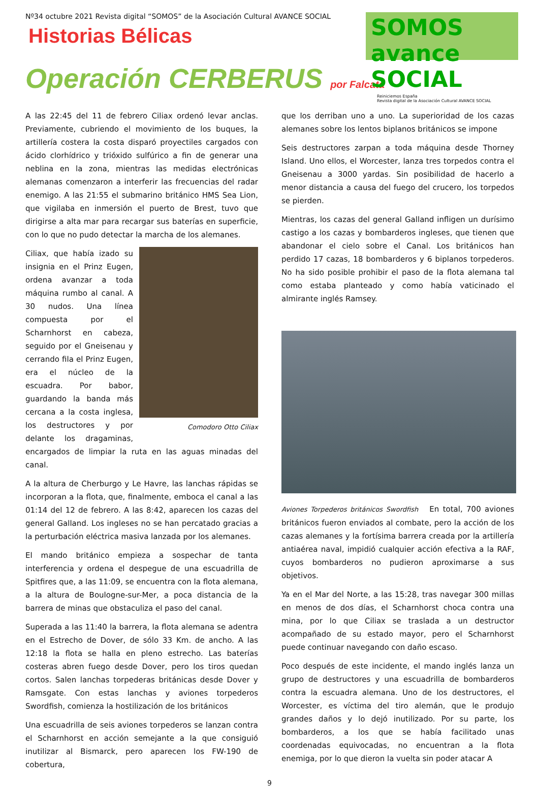Nº34 octubre 2021 Revista digital “SOMOS” de la Asociación Cultural AVANCE SOCIAL
Historias Bélicas
SOMOS avance SOCIAL
Reiniciemos España
Revista digital de la Asociación Cultural AVANCE SOCIAL
Operación CERBERUS por Falcata
A las 22:45 del 11 de febrero Ciliax ordenó levar anclas. Previamente, cubriendo el movimiento de los buques, la artillería costera la costa disparó proyectiles cargados con ácido clorhídrico y trióxido sulfúrico a fin de generar una neblina en la zona, mientras las medidas electrónicas alemanas comenzaron a interferir las frecuencias del radar enemigo. A las 21:55 el submarino británico HMS Sea Lion, que vigilaba en inmersión el puerto de Brest, tuvo que dirigirse a alta mar para recargar sus baterías en superficie, con lo que no pudo detectar la marcha de los alemanes.
Comodoro Otto Ciliax
Ciliax, que había izado su insignia en el Prinz Eugen, ordena avanzar a toda máquina rumbo al canal. A 30 nudos. Una línea compuesta por el Scharnhorst en cabeza, seguido por el Gneisenau y cerrando fila el Prinz Eugen, era el núcleo de la escuadra. Por babor, guardando la banda más cercana a la costa inglesa, los destructores y por delante los dragaminas, encargados de limpiar la ruta en las aguas minadas del canal.
A la altura de Cherburgo y Le Havre, las lanchas rápidas se incorporan a la flota, que, finalmente, emboca el canal a las 01:14 del 12 de febrero. A las 8:42, aparecen los cazas del general Galland. Los ingleses no se han percatado gracias a la perturbación eléctrica masiva lanzada por los alemanes.
El mando británico empieza a sospechar de tanta interferencia y ordena el despegue de una escuadrilla de Spitfires que, a las 11:09, se encuentra con la flota alemana, a la altura de Boulogne-sur-Mer, a poca distancia de la barrera de minas que obstaculiza el paso del canal.
Superada a las 11:40 la barrera, la flota alemana se adentra en el Estrecho de Dover, de sólo 33 Km. de ancho. A las 12:18 la flota se halla en pleno estrecho. Las baterías costeras abren fuego desde Dover, pero los tiros quedan cortos. Salen lanchas torpederas británicas desde Dover y Ramsgate. Con estas lanchas y aviones torpederos Swordfish, comienza la hostilización de los británicos
Una escuadrilla de seis aviones torpederos se lanzan contra el Scharnhorst en acción semejante a la que consiguió inutilizar al Bismarck, pero aparecen los FW-190 de cobertura,
que los derriban uno a uno. La superioridad de los cazas alemanes sobre los lentos biplanos británicos se impone
Seis destructores zarpan a toda máquina desde Thorney Island. Uno ellos, el Worcester, lanza tres torpedos contra el Gneisenau a 3000 yardas. Sin posibilidad de hacerlo a menor distancia a causa del fuego del crucero, los torpedos se pierden.
Mientras, los cazas del general Galland infligen un durísimo castigo a los cazas y bombarderos ingleses, que tienen que abandonar el cielo sobre el Canal. Los británicos han perdido 17 cazas, 18 bombarderos y 6 biplanos torpederos. No ha sido posible prohibir el paso de la flota alemana tal como estaba planteado y como había vaticinado el almirante inglés Ramsey.
Aviones Torpederos británicos Swordfish En total, 700 aviones británicos fueron enviados al combate, pero la acción de los cazas alemanes y la fortísima barrera creada por la artillería antiaérea naval, impidió cualquier acción efectiva a la RAF, cuyos bombarderos no pudieron aproximarse a sus objetivos.
Ya en el Mar del Norte, a las 15:28, tras navegar 300 millas en menos de dos días, el Scharnhorst choca contra una mina, por lo que Ciliax se traslada a un destructor acompañado de su estado mayor, pero el Scharnhorst puede continuar navegando con daño escaso.
Poco después de este incidente, el mando inglés lanza un grupo de destructores y una escuadrilla de bombarderos contra la escuadra alemana. Uno de los destructores, el Worcester, es víctima del tiro alemán, que le produjo grandes daños y lo dejó inutilizado. Por su parte, los bombarderos, a los que se había facilitado unas coordenadas equivocadas, no encuentran a la flota enemiga, por lo que dieron la vuelta sin poder atacar A
9